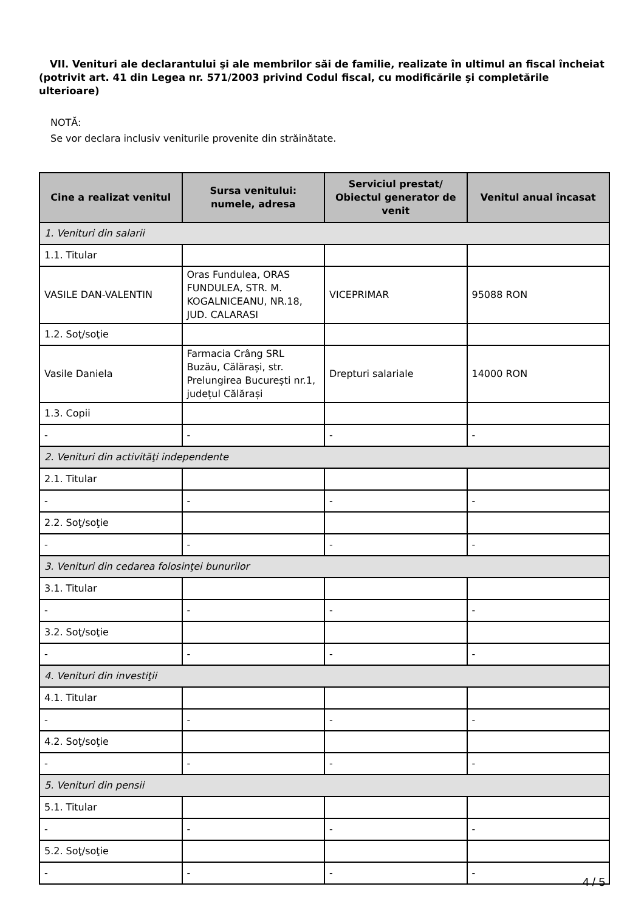VII. Venituri ale declarantului şi ale membrilor săi de familie, realizate în ultimul an fiscal încheiat (potrivit art. 41 din Legea nr. 571/2003 privind Codul fiscal, cu modificările şi completările ulterioare)
NOTĂ:
Se vor declara inclusiv veniturile provenite din străinătate.
| Cine a realizat venitul | Sursa venitului: numele, adresa | Serviciul prestat/ Obiectul generator de venit | Venitul anual încasat |
| --- | --- | --- | --- |
| 1. Venituri din salarii | | | |
| 1.1. Titular | | | |
| VASILE DAN-VALENTIN | Oras Fundulea, ORAS FUNDULEA, STR. M. KOGALNICEANU, NR.18, JUD. CALARASI | VICEPRIMAR | 95088 RON |
| 1.2. Soţ/soţie | | | |
| Vasile Daniela | Farmacia Crâng SRL Buzău, Călărași, str. Prelungirea București nr.1, județul Călărași | Drepturi salariale | 14000 RON |
| 1.3. Copii | | | |
| - | - | - | - |
| 2. Venituri din activităţi independente | | | |
| 2.1. Titular | | | |
| - | - | - | - |
| 2.2. Soţ/soţie | | | |
| - | - | - | - |
| 3. Venituri din cedarea folosinţei bunurilor | | | |
| 3.1. Titular | | | |
| - | - | - | - |
| 3.2. Soţ/soţie | | | |
| - | - | - | - |
| 4. Venituri din investiţii | | | |
| 4.1. Titular | | | |
| - | - | - | - |
| 4.2. Soţ/soţie | | | |
| - | - | - | - |
| 5. Venituri din pensii | | | |
| 5.1. Titular | | | |
| - | - | - | - |
| 5.2. Soţ/soţie | | | |
| - | - | - | - |
4 / 5